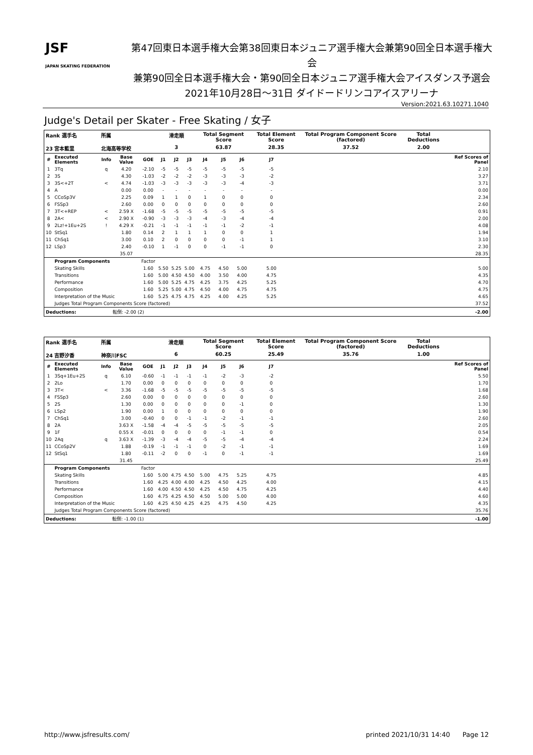JSF
JAPAN SKATING FEDERATION
第47回東日本選手権大会第38回東日本ジュニア選手権大会兼第90回全日本選手権大会
兼第90回全日本選手権大会・第90回全日本ジュニア選手権大会アイスダンス予選会
2021年10月28日～31日 ダイドードリンコアイスアリーナ
Version:2021.63.10271.1040
Judge's Detail per Skater - Free Skating / 女子
| Rank 選手名 | | 所属 | | | 滑走順 | | | Total Segment Score | | | Total Element Score | | Total Program Component Score (factored) | | Total Deductions | |
| --- | --- | --- | --- | --- | --- | --- | --- | --- | --- | --- | --- | --- | --- | --- | --- | --- |
| 23 宮本藍里 | | 北海高等学校 | | | 3 | | | 63.87 | | | 28.35 | | 37.52 | | 2.00 | |
| # | Executed Elements | Info | Base Value | GOE | J1 | J2 | J3 | J4 | J5 | J6 | J7 | | | | | Ref Scores of Panel |
| 1 | 3Tq | q | 4.20 | -2.10 | -5 | -5 | -5 | -5 | -5 | -5 | -5 | | | | | 2.10 |
| 2 | 3S | | 4.30 | -1.03 | -2 | -2 | -2 | -3 | -3 | -3 | -2 | | | | | 3.27 |
| 3 | 3S<+2T | < | 4.74 | -1.03 | -3 | -3 | -3 | -3 | -3 | -4 | -3 | | | | | 3.71 |
| 4 | A | | 0.00 | 0.00 | - | - | - | - | - | - | - | | | | | 0.00 |
| 5 | CCoSp3V | | 2.25 | 0.09 | 1 | 1 | 0 | 1 | 0 | 0 | 0 | | | | | 2.34 |
| 6 | FSSp3 | | 2.60 | 0.00 | 0 | 0 | 0 | 0 | 0 | 0 | 0 | | | | | 2.60 |
| 7 | 3T<+REP | < | 2.59 X | -1.68 | -5 | -5 | -5 | -5 | -5 | -5 | -5 | | | | | 0.91 |
| 8 | 2A< | < | 2.90 X | -0.90 | -3 | -3 | -3 | -4 | -3 | -4 | -4 | | | | | 2.00 |
| 9 | 2Lz!+1Eu+2S | ! | 4.29 X | -0.21 | -1 | -1 | -1 | -1 | -1 | -2 | -1 | | | | | 4.08 |
| 10 | StSq1 | | 1.80 | 0.14 | 2 | 1 | 1 | 1 | 0 | 0 | 1 | | | | | 1.94 |
| 11 | ChSq1 | | 3.00 | 0.10 | 2 | 0 | 0 | 0 | 0 | -1 | 1 | | | | | 3.10 |
| 12 | LSp3 | | 2.40 | -0.10 | 1 | -1 | 0 | 0 | -1 | -1 | 0 | | | | | 2.30 |
| | | | 35.07 | | | | | | | | | | | | | 28.35 |
| | Program Components | | | Factor | | | | | | | | | | | | |
| | Skating Skills | | | 1.60 | 5.50 | 5.25 | 5.00 | 4.75 | 4.50 | 5.00 | 5.00 | | | | | 5.00 |
| | Transitions | | | 1.60 | 5.00 | 4.50 | 4.50 | 4.00 | 3.50 | 4.00 | 4.75 | | | | | 4.35 |
| | Performance | | | 1.60 | 5.00 | 5.25 | 4.75 | 4.25 | 3.75 | 4.25 | 5.25 | | | | | 4.70 |
| | Composition | | | 1.60 | 5.25 | 5.00 | 4.75 | 4.50 | 4.00 | 4.75 | 4.75 | | | | | 4.75 |
| | Interpretation of the Music | | | 1.60 | 5.25 | 4.75 | 4.75 | 4.25 | 4.00 | 4.25 | 5.25 | | | | | 4.65 |
| | Judges Total Program Components Score (factored) | | | | | | | | | | | | | | | 37.52 |
| Deductions: | | 転倒: -2.00 (2) | | | | | | | | | | | | | | -2.00 |
| Rank 選手名 | | 所属 | | | 滑走順 | | | Total Segment Score | | | Total Element Score | | Total Program Component Score (factored) | | Total Deductions | |
| --- | --- | --- | --- | --- | --- | --- | --- | --- | --- | --- | --- | --- | --- | --- | --- | --- |
| 24 吉野汐香 | | 神奈川FSC | | | 6 | | | 60.25 | | | 25.49 | | 35.76 | | 1.00 | |
| # | Executed Elements | Info | Base Value | GOE | J1 | J2 | J3 | J4 | J5 | J6 | J7 | | | | | Ref Scores of Panel |
| 1 | 3Sq+1Eu+2S | q | 6.10 | -0.60 | -1 | -1 | -1 | -1 | -2 | -3 | -2 | | | | | 5.50 |
| 2 | 2Lo | | 1.70 | 0.00 | 0 | 0 | 0 | 0 | 0 | 0 | 0 | | | | | 1.70 |
| 3 | 3T< | < | 3.36 | -1.68 | -5 | -5 | -5 | -5 | -5 | -5 | -5 | | | | | 1.68 |
| 4 | FSSp3 | | 2.60 | 0.00 | 0 | 0 | 0 | 0 | 0 | 0 | 0 | | | | | 2.60 |
| 5 | 2S | | 1.30 | 0.00 | 0 | 0 | 0 | 0 | 0 | -1 | 0 | | | | | 1.30 |
| 6 | LSp2 | | 1.90 | 0.00 | 1 | 0 | 0 | 0 | 0 | 0 | 0 | | | | | 1.90 |
| 7 | ChSq1 | | 3.00 | -0.40 | 0 | 0 | -1 | -1 | -2 | -1 | -1 | | | | | 2.60 |
| 8 | 2A | | 3.63 X | -1.58 | -4 | -4 | -5 | -5 | -5 | -5 | -5 | | | | | 2.05 |
| 9 | 1F | | 0.55 X | -0.01 | 0 | 0 | 0 | 0 | -1 | -1 | 0 | | | | | 0.54 |
| 10 | 2Aq | q | 3.63 X | -1.39 | -3 | -4 | -4 | -5 | -5 | -4 | -4 | | | | | 2.24 |
| 11 | CCoSp2V | | 1.88 | -0.19 | -1 | -1 | -1 | 0 | -2 | -1 | -1 | | | | | 1.69 |
| 12 | StSq1 | | 1.80 | -0.11 | -2 | 0 | 0 | -1 | 0 | -1 | -1 | | | | | 1.69 |
| | | | 31.45 | | | | | | | | | | | | | 25.49 |
| | Program Components | | | Factor | | | | | | | | | | | | |
| | Skating Skills | | | 1.60 | 5.00 | 4.75 | 4.50 | 5.00 | 4.75 | 5.25 | 4.75 | | | | | 4.85 |
| | Transitions | | | 1.60 | 4.25 | 4.00 | 4.00 | 4.25 | 4.50 | 4.25 | 4.00 | | | | | 4.15 |
| | Performance | | | 1.60 | 4.00 | 4.50 | 4.50 | 4.25 | 4.50 | 4.75 | 4.25 | | | | | 4.40 |
| | Composition | | | 1.60 | 4.75 | 4.25 | 4.50 | 4.50 | 5.00 | 5.00 | 4.00 | | | | | 4.60 |
| | Interpretation of the Music | | | 1.60 | 4.25 | 4.50 | 4.25 | 4.25 | 4.75 | 4.50 | 4.25 | | | | | 4.35 |
| | Judges Total Program Components Score (factored) | | | | | | | | | | | | | | | 35.76 |
| Deductions: | | 転倒: -1.00 (1) | | | | | | | | | | | | | | -1.00 |
http://www.jsfresults.com/ printed 2021/10/31 14:40 Page 12